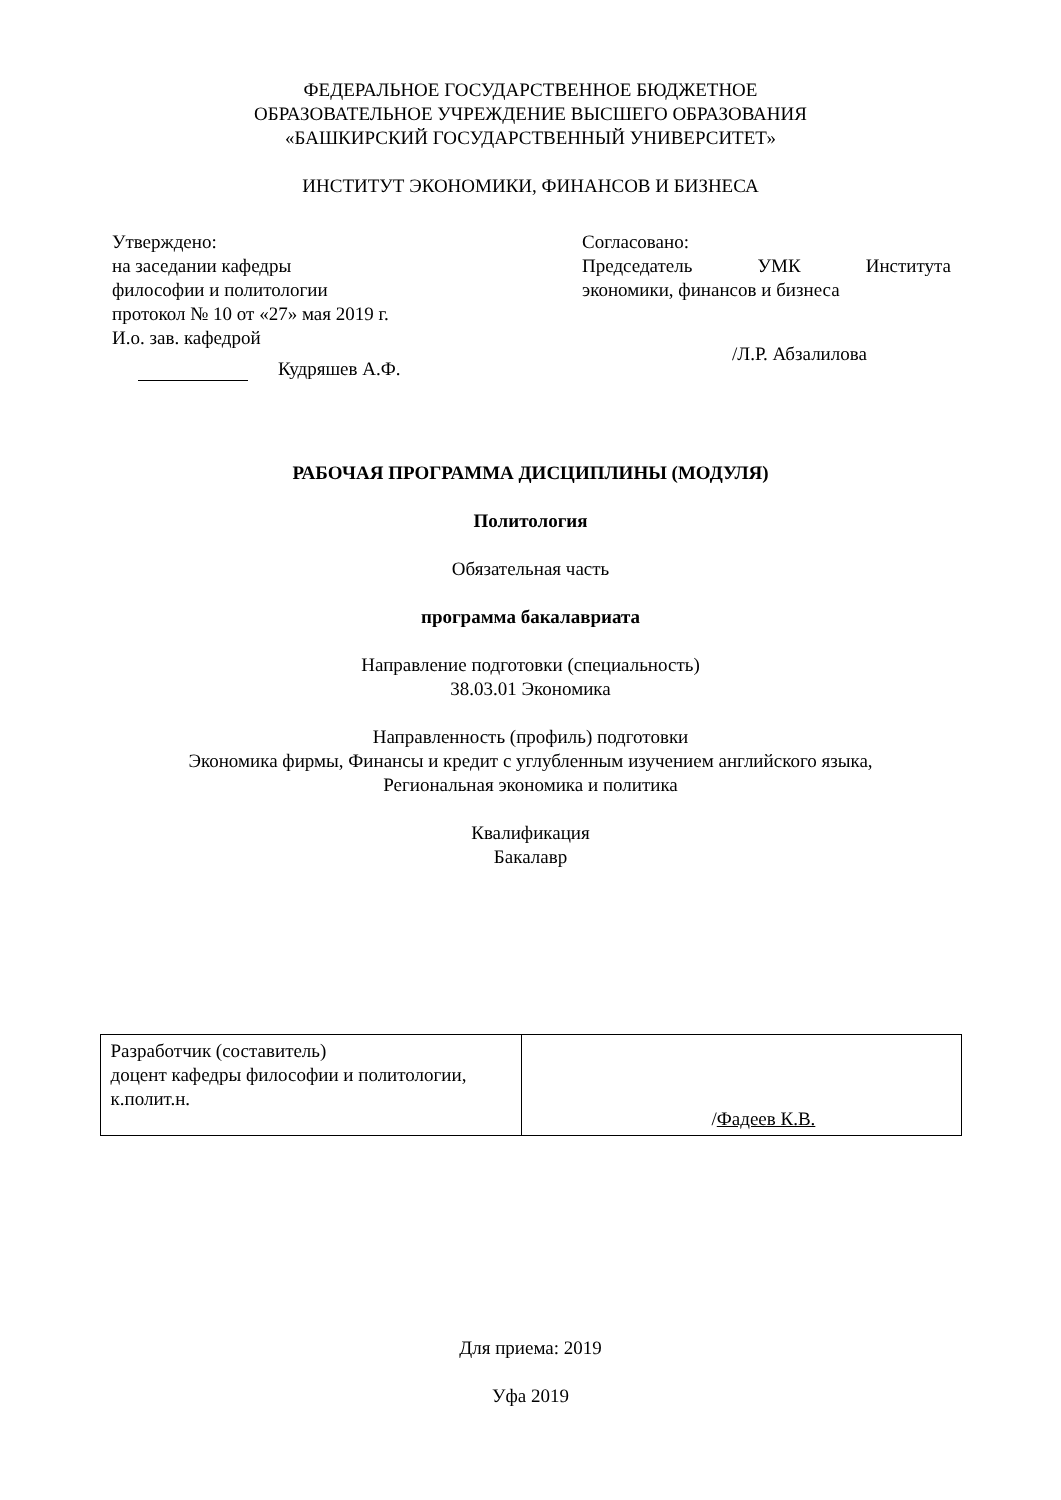ФЕДЕРАЛЬНОЕ ГОСУДАРСТВЕННОЕ БЮДЖЕТНОЕ
ОБРАЗОВАТЕЛЬНОЕ УЧРЕЖДЕНИЕ ВЫСШЕГО ОБРАЗОВАНИЯ
«БАШКИРСКИЙ ГОСУДАРСТВЕННЫЙ УНИВЕРСИТЕТ»
ИНСТИТУТ ЭКОНОМИКИ, ФИНАНСОВ И БИЗНЕСА
Утверждено:
на заседании кафедры
философии и политологии
протокол № 10 от «27» мая 2019 г.
И.о. зав. кафедрой
Кудряшев А.Ф.
Согласовано:
Председатель УМК Института
экономики, финансов и бизнеса
/Л.Р. Абзалилова
РАБОЧАЯ ПРОГРАММА ДИСЦИПЛИНЫ (МОДУЛЯ)
Политология
Обязательная часть
программа бакалавриата
Направление подготовки (специальность)
38.03.01 Экономика
Направленность (профиль) подготовки
Экономика фирмы, Финансы и кредит с углубленным изучением английского языка,
Региональная экономика и политика
Квалификация
Бакалавр
| Разработчик (составитель) доцент кафедры философии и политологии, к.полит.н. | / Фадеев К.В. |
Для приема: 2019
Уфа 2019